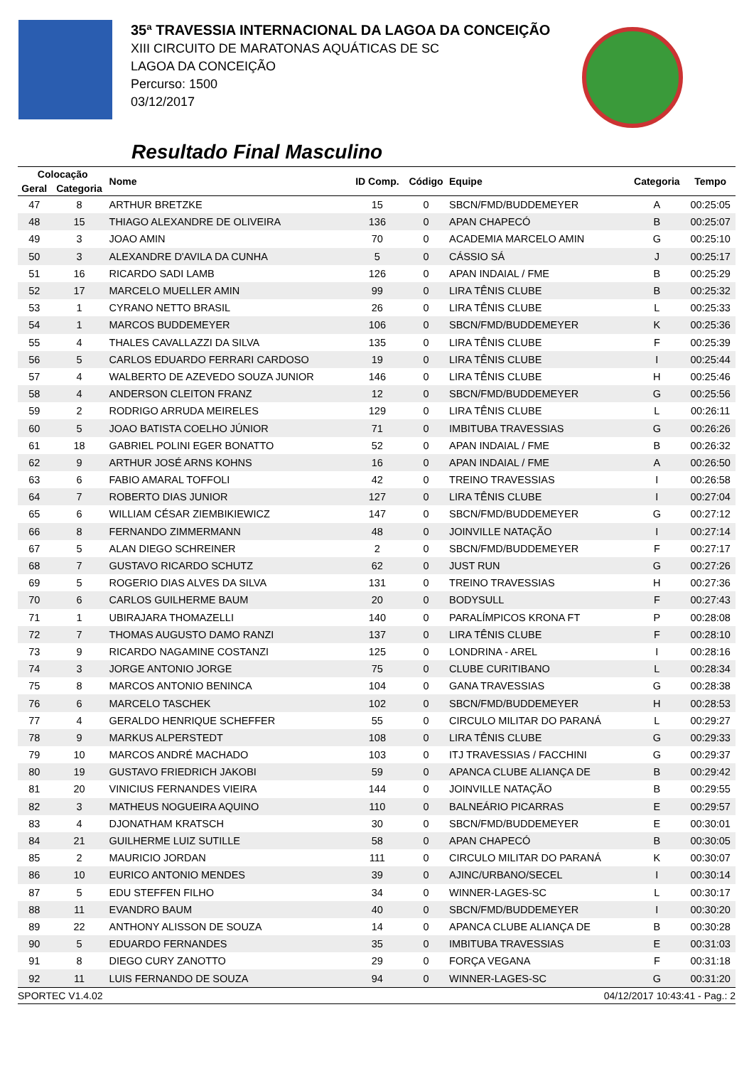35ª TRAVESSIA INTERNACIONAL DA LAGOA DA CONCEIÇÃO
XIII CIRCUITO DE MARATONAS AQUÁTICAS DE SC
LAGOA DA CONCEIÇÃO
Percurso: 1500
03/12/2017
Resultado Final Masculino
| Colocação | | Nome | ID Comp. | Código | Equipe | Categoria | Tempo |
| --- | --- | --- | --- | --- | --- | --- | --- |
| Geral | Categoria | | | | | | |
| 47 | 8 | ARTHUR BRETZKE | 15 | 0 | SBCN/FMD/BUDDEMEYER | A | 00:25:05 |
| 48 | 15 | THIAGO ALEXANDRE DE OLIVEIRA | 136 | 0 | APAN CHAPECÓ | B | 00:25:07 |
| 49 | 3 | JOAO AMIN | 70 | 0 | ACADEMIA MARCELO AMIN | G | 00:25:10 |
| 50 | 3 | ALEXANDRE D'AVILA DA CUNHA | 5 | 0 | CÁSSIO SÁ | J | 00:25:17 |
| 51 | 16 | RICARDO SADI LAMB | 126 | 0 | APAN INDAIAL / FME | B | 00:25:29 |
| 52 | 17 | MARCELO MUELLER AMIN | 99 | 0 | LIRA TÊNIS CLUBE | B | 00:25:32 |
| 53 | 1 | CYRANO NETTO BRASIL | 26 | 0 | LIRA TÊNIS CLUBE | L | 00:25:33 |
| 54 | 1 | MARCOS BUDDEMEYER | 106 | 0 | SBCN/FMD/BUDDEMEYER | K | 00:25:36 |
| 55 | 4 | THALES CAVALLAZZI DA SILVA | 135 | 0 | LIRA TÊNIS CLUBE | F | 00:25:39 |
| 56 | 5 | CARLOS EDUARDO FERRARI CARDOSO | 19 | 0 | LIRA TÊNIS CLUBE | I | 00:25:44 |
| 57 | 4 | WALBERTO DE AZEVEDO SOUZA JUNIOR | 146 | 0 | LIRA TÊNIS CLUBE | H | 00:25:46 |
| 58 | 4 | ANDERSON CLEITON FRANZ | 12 | 0 | SBCN/FMD/BUDDEMEYER | G | 00:25:56 |
| 59 | 2 | RODRIGO ARRUDA MEIRELES | 129 | 0 | LIRA TÊNIS CLUBE | L | 00:26:11 |
| 60 | 5 | JOAO BATISTA COELHO JÚNIOR | 71 | 0 | IMBITUBA TRAVESSIAS | G | 00:26:26 |
| 61 | 18 | GABRIEL POLINI EGER BONATTO | 52 | 0 | APAN INDAIAL / FME | B | 00:26:32 |
| 62 | 9 | ARTHUR JOSÉ ARNS KOHNS | 16 | 0 | APAN INDAIAL / FME | A | 00:26:50 |
| 63 | 6 | FABIO AMARAL TOFFOLI | 42 | 0 | TREINO TRAVESSIAS | I | 00:26:58 |
| 64 | 7 | ROBERTO DIAS JUNIOR | 127 | 0 | LIRA TÊNIS CLUBE | I | 00:27:04 |
| 65 | 6 | WILLIAM CÉSAR ZIEMBIKIEWICZ | 147 | 0 | SBCN/FMD/BUDDEMEYER | G | 00:27:12 |
| 66 | 8 | FERNANDO ZIMMERMANN | 48 | 0 | JOINVILLE NATAÇÃO | I | 00:27:14 |
| 67 | 5 | ALAN DIEGO SCHREINER | 2 | 0 | SBCN/FMD/BUDDEMEYER | F | 00:27:17 |
| 68 | 7 | GUSTAVO RICARDO SCHUTZ | 62 | 0 | JUST RUN | G | 00:27:26 |
| 69 | 5 | ROGERIO DIAS ALVES DA SILVA | 131 | 0 | TREINO TRAVESSIAS | H | 00:27:36 |
| 70 | 6 | CARLOS GUILHERME BAUM | 20 | 0 | BODYSULL | F | 00:27:43 |
| 71 | 1 | UBIRAJARA THOMAZELLI | 140 | 0 | PARALÍMPICOS KRONA FT | P | 00:28:08 |
| 72 | 7 | THOMAS AUGUSTO DAMO RANZI | 137 | 0 | LIRA TÊNIS CLUBE | F | 00:28:10 |
| 73 | 9 | RICARDO NAGAMINE COSTANZI | 125 | 0 | LONDRINA - AREL | I | 00:28:16 |
| 74 | 3 | JORGE ANTONIO JORGE | 75 | 0 | CLUBE CURITIBANO | L | 00:28:34 |
| 75 | 8 | MARCOS ANTONIO BENINCA | 104 | 0 | GANA TRAVESSIAS | G | 00:28:38 |
| 76 | 6 | MARCELO TASCHEK | 102 | 0 | SBCN/FMD/BUDDEMEYER | H | 00:28:53 |
| 77 | 4 | GERALDO HENRIQUE SCHEFFER | 55 | 0 | CIRCULO MILITAR DO PARANÁ | L | 00:29:27 |
| 78 | 9 | MARKUS ALPERSTEDT | 108 | 0 | LIRA TÊNIS CLUBE | G | 00:29:33 |
| 79 | 10 | MARCOS ANDRÉ MACHADO | 103 | 0 | ITJ TRAVESSIAS / FACCHINI | G | 00:29:37 |
| 80 | 19 | GUSTAVO FRIEDRICH JAKOBI | 59 | 0 | APANCA CLUBE ALIANÇA DE | B | 00:29:42 |
| 81 | 20 | VINICIUS FERNANDES VIEIRA | 144 | 0 | JOINVILLE NATAÇÃO | B | 00:29:55 |
| 82 | 3 | MATHEUS NOGUEIRA AQUINO | 110 | 0 | BALNEÁRIO PICARRAS | E | 00:29:57 |
| 83 | 4 | DJONATHAM KRATSCH | 30 | 0 | SBCN/FMD/BUDDEMEYER | E | 00:30:01 |
| 84 | 21 | GUILHERME LUIZ SUTILLE | 58 | 0 | APAN CHAPECÓ | B | 00:30:05 |
| 85 | 2 | MAURICIO JORDAN | 111 | 0 | CIRCULO MILITAR DO PARANÁ | K | 00:30:07 |
| 86 | 10 | EURICO ANTONIO MENDES | 39 | 0 | AJINC/URBANO/SECEL | I | 00:30:14 |
| 87 | 5 | EDU STEFFEN FILHO | 34 | 0 | WINNER-LAGES-SC | L | 00:30:17 |
| 88 | 11 | EVANDRO BAUM | 40 | 0 | SBCN/FMD/BUDDEMEYER | I | 00:30:20 |
| 89 | 22 | ANTHONY ALISSON DE SOUZA | 14 | 0 | APANCA CLUBE ALIANÇA DE | B | 00:30:28 |
| 90 | 5 | EDUARDO FERNANDES | 35 | 0 | IMBITUBA TRAVESSIAS | E | 00:31:03 |
| 91 | 8 | DIEGO CURY ZANOTTO | 29 | 0 | FORÇA VEGANA | F | 00:31:18 |
| 92 | 11 | LUIS FERNANDO DE SOUZA | 94 | 0 | WINNER-LAGES-SC | G | 00:31:20 |
SPORTEC V1.4.02 04/12/2017 10:43:41 - Pag.: 2